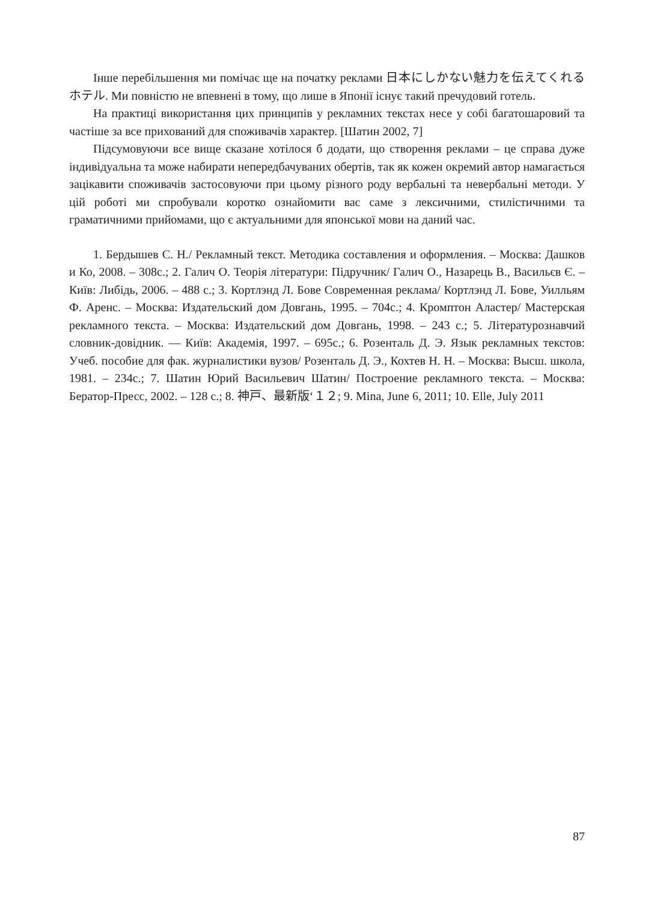Інше перебільшення ми помічає ще на початку реклами 日本にしかない魅力を伝えてくれるホテル. Ми повністю не впевнені в тому, що лише в Японії існує такий пречудовий готель.
На практиці використання цих принципів у рекламних текстах несе у собі багатошаровий та частіше за все прихований для споживачів характер. [Шатин 2002, 7]
Підсумовуючи все вище сказане хотілося б додати, що створення реклами – це справа дуже індивідуальна та може набирати непередбачуваних обертів, так як кожен окремий автор намагається зацікавити споживачів застосовуючи при цьому різного роду вербальні та невербальні методи. У цій роботі ми спробували коротко ознайомити вас саме з лексичними, стилістичними та граматичними прийомами, що є актуальними для японської мови на даний час.
1. Бердышев С. Н./ Рекламный текст. Методика составления и оформления. – Москва: Дашков и Ко, 2008. – 308с.; 2. Галич О. Теорія літератури: Підручник/ Галич О., Назарець В., Васильєв Є. – Київ: Либідь, 2006. – 488 с.; 3. Кортлэнд Л. Бове Современная реклама/ Кортлэнд Л. Бове, Уилльям Ф. Аренс. – Москва: Издательский дом Довгань, 1995. – 704с.; 4. Кромптон Аластер/ Мастерская рекламного текста. – Москва: Издательский дом Довгань, 1998. – 243 с.; 5. Літературознавчий словник-довідник. — Київ: Академія, 1997. – 695с.; 6. Розенталь Д. Э. Язык рекламных текстов: Учеб. пособие для фак. журналистики вузов/ Розенталь Д. Э., Кохтев Н. Н. – Москва: Высш. школа, 1981. – 234с.; 7. Шатин Юрий Васильевич Шатин/ Построение рекламного текста. – Москва: Бератор-Пресс, 2002. – 128 с.; 8. 神戸、最新版‘１２; 9. Mina, June 6, 2011; 10. Elle, July 2011
87